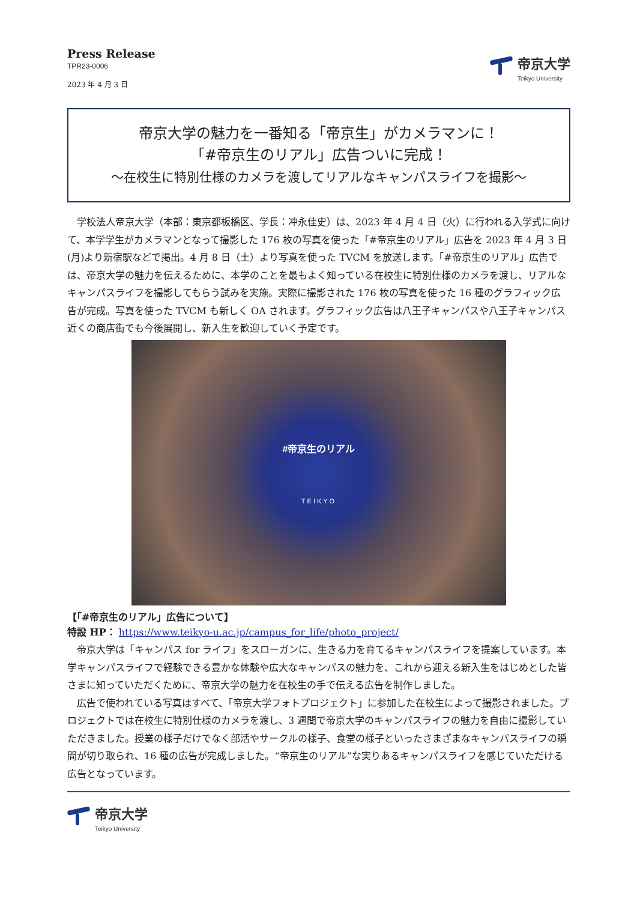Press Release
TPR23-0006
2023 年 4 月 3 日
帝京大学
Teikyo University
帝京大学の魅力を一番知る「帝京生」がカメラマンに！
「#帝京生のリアル」広告ついに完成！
～在校生に特別仕様のカメラを渡してリアルなキャンパスライフを撮影～
　学校法人帝京大学（本部：東京都板橋区、学長：冲永佳史）は、2023 年 4 月 4 日（火）に行われる入学式に向けて、本学学生がカメラマンとなって撮影した 176 枚の写真を使った「#帝京生のリアル」広告を 2023 年 4 月 3 日(月)より新宿駅などで掲出。4 月 8 日（土）より写真を使った TVCM を放送します。「#帝京生のリアル」広告では、帝京大学の魅力を伝えるために、本学のことを最もよく知っている在校生に特別仕様のカメラを渡し、リアルなキャンパスライフを撮影してもらう試みを実施。実際に撮影された 176 枚の写真を使った 16 種のグラフィック広告が完成。写真を使った TVCM も新しく OA されます。グラフィック広告は八王子キャンパスや八王子キャンパス近くの商店街でも今後展開し、新入生を歓迎していく予定です。
#帝京生のリアル
TEIKYO
【「#帝京生のリアル」広告について】
特設 HP： https://www.teikyo-u.ac.jp/campus_for_life/photo_project/
　帝京大学は「キャンパス for ライフ」をスローガンに、生きる力を育てるキャンパスライフを提案しています。本学キャンパスライフで経験できる豊かな体験や広大なキャンパスの魅力を、これから迎える新入生をはじめとした皆さまに知っていただくために、帝京大学の魅力を在校生の手で伝える広告を制作しました。
　広告で使われている写真はすべて、「帝京大学フォトプロジェクト」に参加した在校生によって撮影されました。プロジェクトでは在校生に特別仕様のカメラを渡し、3 週間で帝京大学のキャンパスライフの魅力を自由に撮影していただきました。授業の様子だけでなく部活やサークルの様子、食堂の様子といったさまざまなキャンパスライフの瞬間が切り取られ、16 種の広告が完成しました。“帝京生のリアル”な実りあるキャンパスライフを感じていただける広告となっています。
帝京大学
Teikyo University